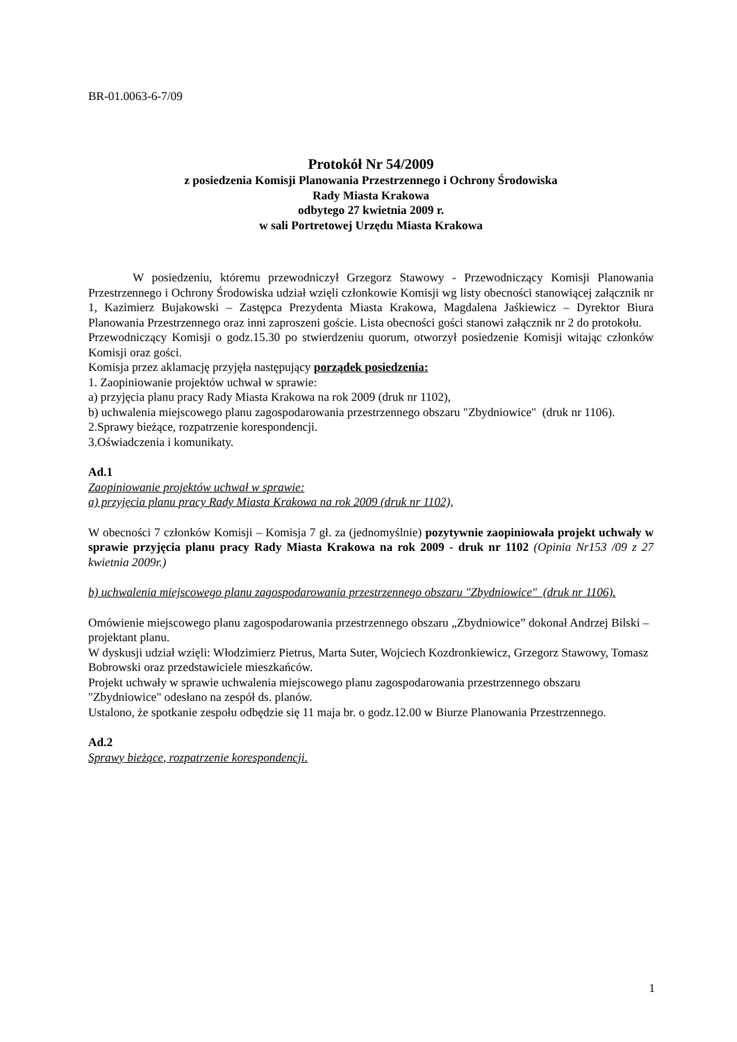BR-01.0063-6-7/09
Protokół Nr 54/2009
z posiedzenia Komisji Planowania Przestrzennego i Ochrony Środowiska
Rady Miasta Krakowa
odbytego 27 kwietnia 2009 r.
w sali Portretowej Urzędu Miasta Krakowa
W posiedzeniu, któremu przewodniczył Grzegorz Stawowy - Przewodniczący Komisji Planowania Przestrzennego i Ochrony Środowiska udział wzięli członkowie Komisji wg listy obecności stanowiącej załącznik nr 1, Kazimierz Bujakowski – Zastępca Prezydenta Miasta Krakowa, Magdalena Jaśkiewicz – Dyrektor Biura Planowania Przestrzennego oraz inni zaproszeni goście. Lista obecności gości stanowi załącznik nr 2 do protokołu.
Przewodniczący Komisji o godz.15.30 po stwierdzeniu quorum, otworzył posiedzenie Komisji witając członków Komisji oraz gości.
Komisja przez aklamację przyjęła następujący porządek posiedzenia:
1. Zaopiniowanie projektów uchwał w sprawie:
a) przyjęcia planu pracy Rady Miasta Krakowa na rok 2009 (druk nr 1102),
b) uchwalenia miejscowego planu zagospodarowania przestrzennego obszaru "Zbydniowice" (druk nr 1106).
2.Sprawy bieżące, rozpatrzenie korespondencji.
3.Oświadczenia i komunikaty.
Ad.1
Zaopiniowanie projektów uchwał w sprawie:
a) przyjęcia planu pracy Rady Miasta Krakowa na rok 2009 (druk nr 1102),
W obecności 7 członków Komisji – Komisja 7 gł. za (jednomyślnie) pozytywnie zaopiniowała projekt uchwały w sprawie przyjęcia planu pracy Rady Miasta Krakowa na rok 2009 - druk nr 1102 (Opinia Nr153 /09 z 27 kwietnia 2009r.)
b) uchwalenia miejscowego planu zagospodarowania przestrzennego obszaru "Zbydniowice" (druk nr 1106).
Omówienie miejscowego planu zagospodarowania przestrzennego obszaru „Zbydniowice” dokonał Andrzej Bilski – projektant planu.
W dyskusji udział wzięli: Włodzimierz Pietrus, Marta Suter, Wojciech Kozdronkiewicz, Grzegorz Stawowy, Tomasz Bobrowski oraz przedstawiciele mieszkańców.
Projekt uchwały w sprawie uchwalenia miejscowego planu zagospodarowania przestrzennego obszaru "Zbydniowice" odesłano na zespół ds. planów.
Ustalono, że spotkanie zespołu odbędzie się 11 maja br. o godz.12.00 w Biurze Planowania Przestrzennego.
Ad.2
Sprawy bieżące, rozpatrzenie korespondencji.
1